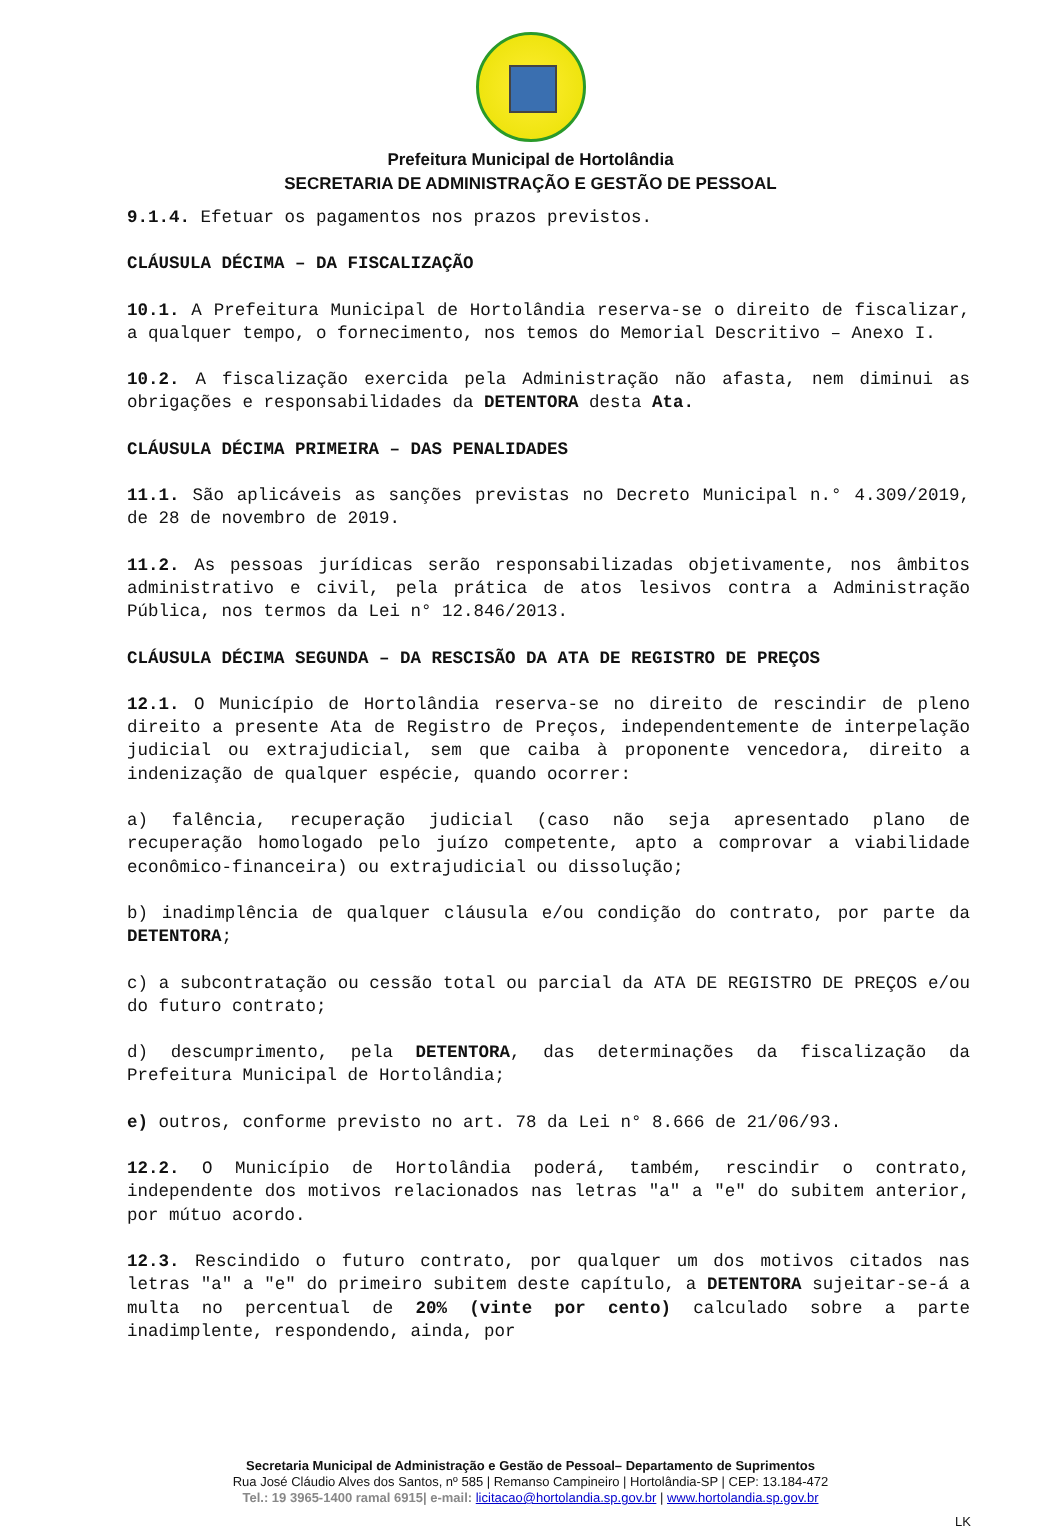Prefeitura Municipal de Hortolândia
SECRETARIA DE ADMINISTRAÇÃO E GESTÃO DE PESSOAL
9.1.4. Efetuar os pagamentos nos prazos previstos.
CLÁUSULA DÉCIMA – DA FISCALIZAÇÃO
10.1. A Prefeitura Municipal de Hortolândia reserva-se o direito de fiscalizar, a qualquer tempo, o fornecimento, nos temos do Memorial Descritivo – Anexo I.
10.2. A fiscalização exercida pela Administração não afasta, nem diminui as obrigações e responsabilidades da DETENTORA desta Ata.
CLÁUSULA DÉCIMA PRIMEIRA – DAS PENALIDADES
11.1. São aplicáveis as sanções previstas no Decreto Municipal n.° 4.309/2019, de 28 de novembro de 2019.
11.2. As pessoas jurídicas serão responsabilizadas objetivamente, nos âmbitos administrativo e civil, pela prática de atos lesivos contra a Administração Pública, nos termos da Lei n° 12.846/2013.
CLÁUSULA DÉCIMA SEGUNDA – DA RESCISÃO DA ATA DE REGISTRO DE PREÇOS
12.1. O Município de Hortolândia reserva-se no direito de rescindir de pleno direito a presente Ata de Registro de Preços, independentemente de interpelação judicial ou extrajudicial, sem que caiba à proponente vencedora, direito a indenização de qualquer espécie, quando ocorrer:
a) falência, recuperação judicial (caso não seja apresentado plano de recuperação homologado pelo juízo competente, apto a comprovar a viabilidade econômico-financeira) ou extrajudicial ou dissolução;
b) inadimplência de qualquer cláusula e/ou condição do contrato, por parte da DETENTORA;
c) a subcontratação ou cessão total ou parcial da ATA DE REGISTRO DE PREÇOS e/ou do futuro contrato;
d) descumprimento, pela DETENTORA, das determinações da fiscalização da Prefeitura Municipal de Hortolândia;
e) outros, conforme previsto no art. 78 da Lei n° 8.666 de 21/06/93.
12.2. O Município de Hortolândia poderá, também, rescindir o contrato, independente dos motivos relacionados nas letras "a" a "e" do subitem anterior, por mútuo acordo.
12.3. Rescindido o futuro contrato, por qualquer um dos motivos citados nas letras "a" a "e" do primeiro subitem deste capítulo, a DETENTORA sujeitar-se-á a multa no percentual de 20% (vinte por cento) calculado sobre a parte inadimplente, respondendo, ainda, por
Secretaria Municipal de Administração e Gestão de Pessoal– Departamento de Suprimentos
Rua José Cláudio Alves dos Santos, nº 585 | Remanso Campineiro | Hortolândia-SP | CEP: 13.184-472
Tel.: 19 3965-1400 ramal 6915| e-mail: licitacao@hortolandia.sp.gov.br | www.hortolandia.sp.gov.br
LK